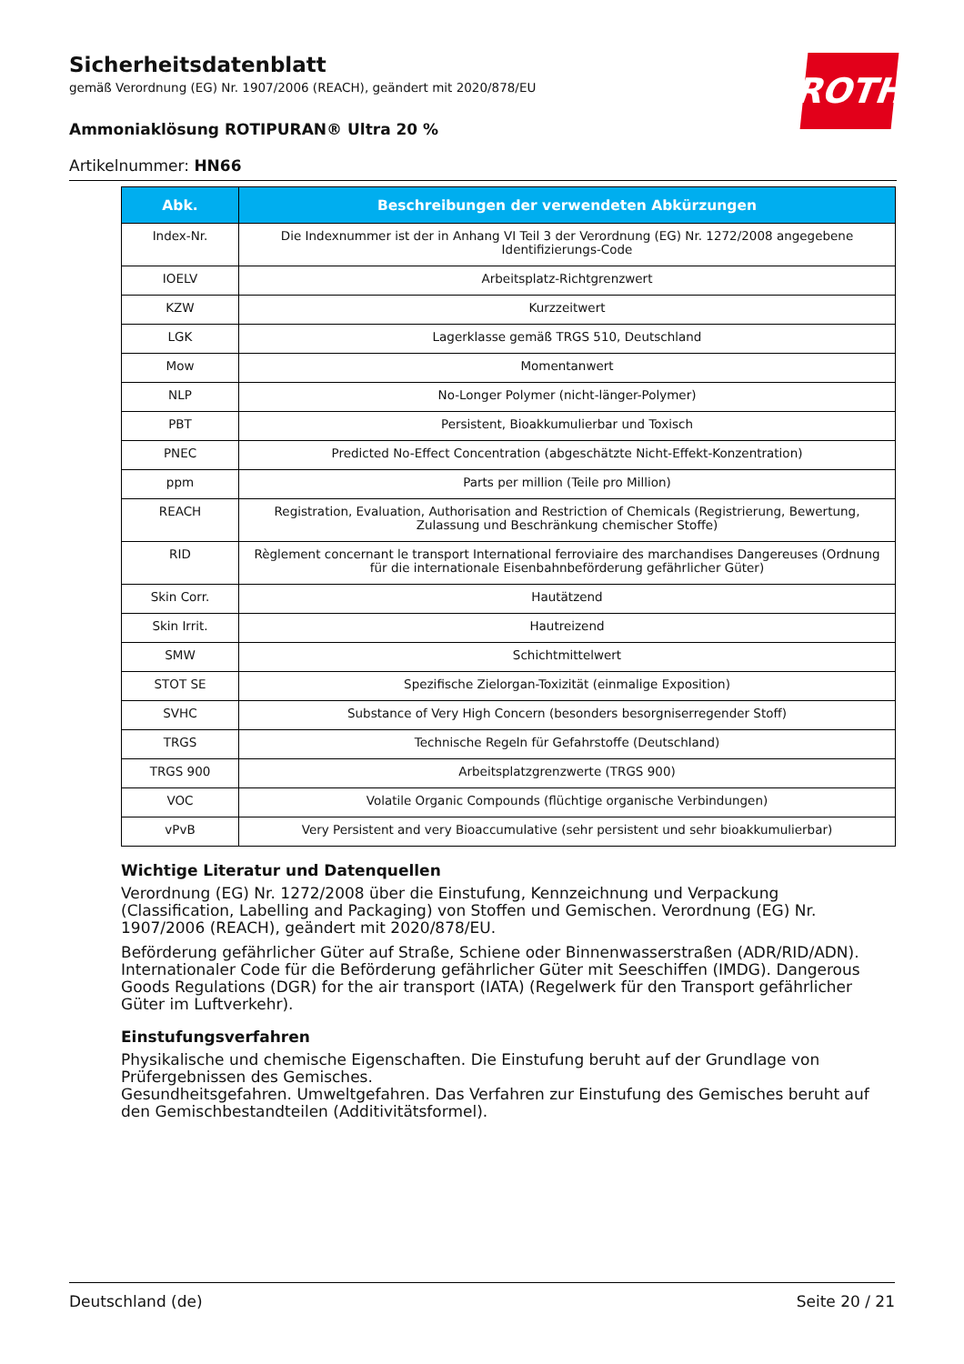Sicherheitsdatenblatt
gemäß Verordnung (EG) Nr. 1907/2006 (REACH), geändert mit 2020/878/EU
Ammoniaklösung ROTIPURAN® Ultra 20 %
Artikelnummer: HN66
ROTH
| Abk. | Beschreibungen der verwendeten Abkürzungen |
| --- | --- |
| Index-Nr. | Die Indexnummer ist der in Anhang VI Teil 3 der Verordnung (EG) Nr. 1272/2008 angegebene Identifizierungs-Code |
| IOELV | Arbeitsplatz-Richtgrenzwert |
| KZW | Kurzzeitwert |
| LGK | Lagerklasse gemäß TRGS 510, Deutschland |
| Mow | Momentanwert |
| NLP | No-Longer Polymer (nicht-länger-Polymer) |
| PBT | Persistent, Bioakkumulierbar und Toxisch |
| PNEC | Predicted No-Effect Concentration (abgeschätzte Nicht-Effekt-Konzentration) |
| ppm | Parts per million (Teile pro Million) |
| REACH | Registration, Evaluation, Authorisation and Restriction of Chemicals (Registrierung, Bewertung, Zulassung und Beschränkung chemischer Stoffe) |
| RID | Règlement concernant le transport International ferroviaire des marchandises Dangereuses (Ordnung für die internationale Eisenbahnbeförderung gefährlicher Güter) |
| Skin Corr. | Hautätzend |
| Skin Irrit. | Hautreizend |
| SMW | Schichtmittelwert |
| STOT SE | Spezifische Zielorgan-Toxizität (einmalige Exposition) |
| SVHC | Substance of Very High Concern (besonders besorgniserregender Stoff) |
| TRGS | Technische Regeln für Gefahrstoffe (Deutschland) |
| TRGS 900 | Arbeitsplatzgrenzwerte (TRGS 900) |
| VOC | Volatile Organic Compounds (flüchtige organische Verbindungen) |
| vPvB | Very Persistent and very Bioaccumulative (sehr persistent und sehr bioakkumulierbar) |
Wichtige Literatur und Datenquellen
Verordnung (EG) Nr. 1272/2008 über die Einstufung, Kennzeichnung und Verpackung (Classification, Labelling and Packaging) von Stoffen und Gemischen. Verordnung (EG) Nr. 1907/2006 (REACH), geändert mit 2020/878/EU.
Beförderung gefährlicher Güter auf Straße, Schiene oder Binnenwasserstraßen (ADR/RID/ADN). Internationaler Code für die Beförderung gefährlicher Güter mit Seeschiffen (IMDG). Dangerous Goods Regulations (DGR) for the air transport (IATA) (Regelwerk für den Transport gefährlicher Güter im Luftverkehr).
Einstufungsverfahren
Physikalische und chemische Eigenschaften. Die Einstufung beruht auf der Grundlage von Prüfergebnissen des Gemisches.
Gesundheitsgefahren. Umweltgefahren. Das Verfahren zur Einstufung des Gemisches beruht auf den Gemischbestandteilen (Additivitätsformel).
Deutschland (de) Seite 20 / 21